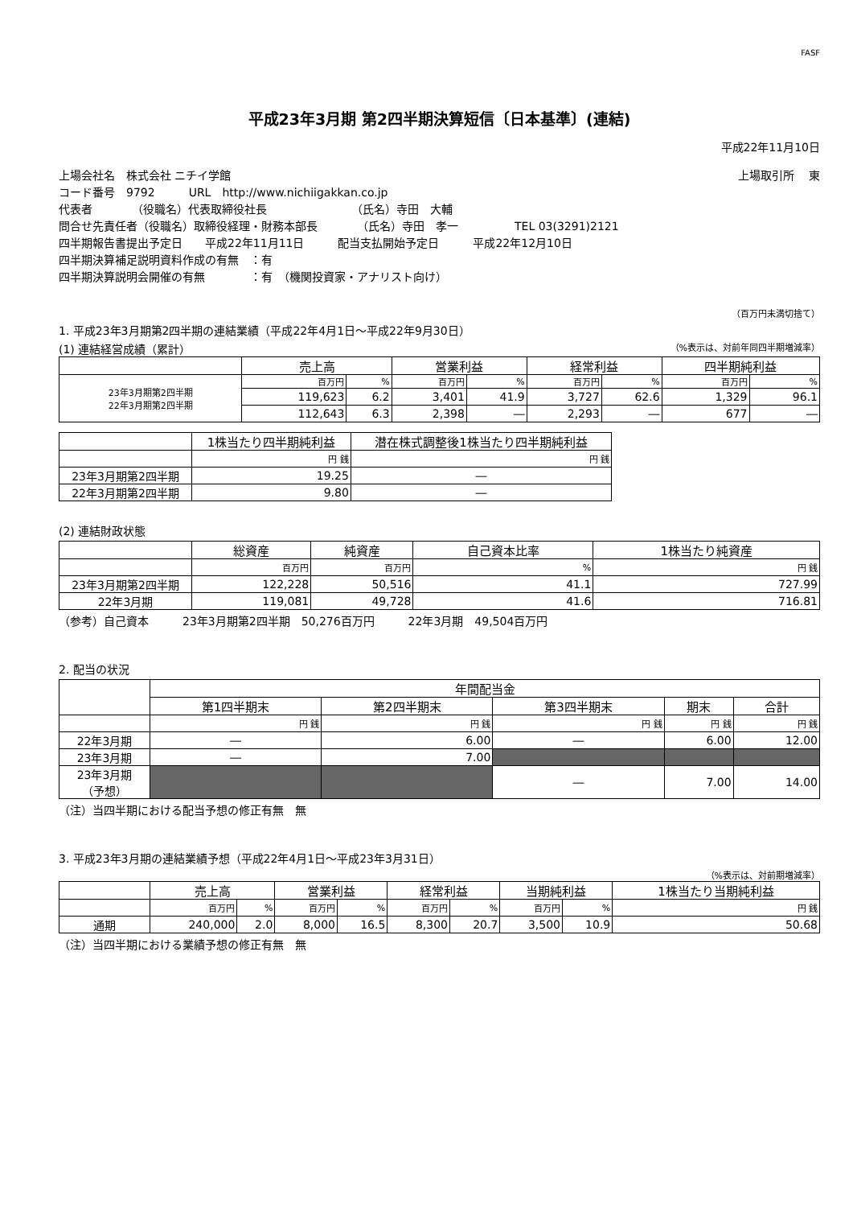FASF
平成23年3月期 第2四半期決算短信〔日本基準〕(連結)
平成22年11月10日
上場会社名　株式会社 ニチイ学館 上場取引所　 東
コード番号　9792　　　URL　http://www.nichiigakkan.co.jp
代表者　　　　（役職名）代表取締役社長　　　　　　　　（氏名）寺田　大輔
問合せ先責任者（役職名）取締役経理・財務本部長　　　　（氏名）寺田　孝一　　　　　TEL 03(3291)2121
四半期報告書提出予定日　　平成22年11月11日　　　配当支払開始予定日　　　平成22年12月10日
四半期決算補足説明資料作成の有無　：有
四半期決算説明会開催の有無　　　　：有　（機関投資家・アナリスト向け）
（百万円未満切捨て）
1. 平成23年3月期第2四半期の連結業績（平成22年4月1日～平成22年9月30日）
(1) 連結経営成績（累計） （%表示は、対前年同四半期増減率）
| | 売上高 | | 営業利益 | | 経常利益 | | 四半期純利益 | |
| --- | --- | --- | --- | --- | --- | --- | --- | --- |
| 23年3月期第2四半期 22年3月期第2四半期 | 百万円 | % | 百万円 | % | 百万円 | % | 百万円 | % |
| | 119,623 | 6.2 | 3,401 | 41.9 | 3,727 | 62.6 | 1,329 | 96.1 |
| | 112,643 | 6.3 | 2,398 | ― | 2,293 | ― | 677 | ― |
| | 1株当たり四半期純利益 | 潜在株式調整後1株当たり四半期純利益 |
| --- | --- | --- |
| | 円 銭 | 円 銭 |
| 23年3月期第2四半期 | 19.25 | ― |
| 22年3月期第2四半期 | 9.80 | ― |
(2) 連結財政状態
| | 総資産 | 純資産 | 自己資本比率 | 1株当たり純資産 |
| --- | --- | --- | --- | --- |
| | 百万円 | 百万円 | % | 円 銭 |
| 23年3月期第2四半期 | 122,228 | 50,516 | 41.1 | 727.99 |
| 22年3月期 | 119,081 | 49,728 | 41.6 | 716.81 |
（参考）自己資本　　　23年3月期第2四半期　50,276百万円　　　22年3月期　49,504百万円
2. 配当の状況
| | 年間配当金 | | | | |
| --- | --- | --- | --- | --- | --- |
| | 第1四半期末 | 第2四半期末 | 第3四半期末 | 期末 | 合計 |
| | 円 銭 | 円 銭 | 円 銭 | 円 銭 | 円 銭 |
| 22年3月期 | ― | 6.00 | ― | 6.00 | 12.00 |
| 23年3月期 | ― | 7.00 | | | |
| 23年3月期 （予想） | | | ― | 7.00 | 14.00 |
（注）当四半期における配当予想の修正有無　無
3. 平成23年3月期の連結業績予想（平成22年4月1日～平成23年3月31日）
（%表示は、対前期増減率）
| | 売上高 | | 営業利益 | | 経常利益 | | 当期純利益 | | 1株当たり当期純利益 |
| --- | --- | --- | --- | --- | --- | --- | --- | --- | --- |
| | 百万円 | % | 百万円 | % | 百万円 | % | 百万円 | % | 円 銭 |
| 通期 | 240,000 | 2.0 | 8,000 | 16.5 | 8,300 | 20.7 | 3,500 | 10.9 | 50.68 |
（注）当四半期における業績予想の修正有無　無